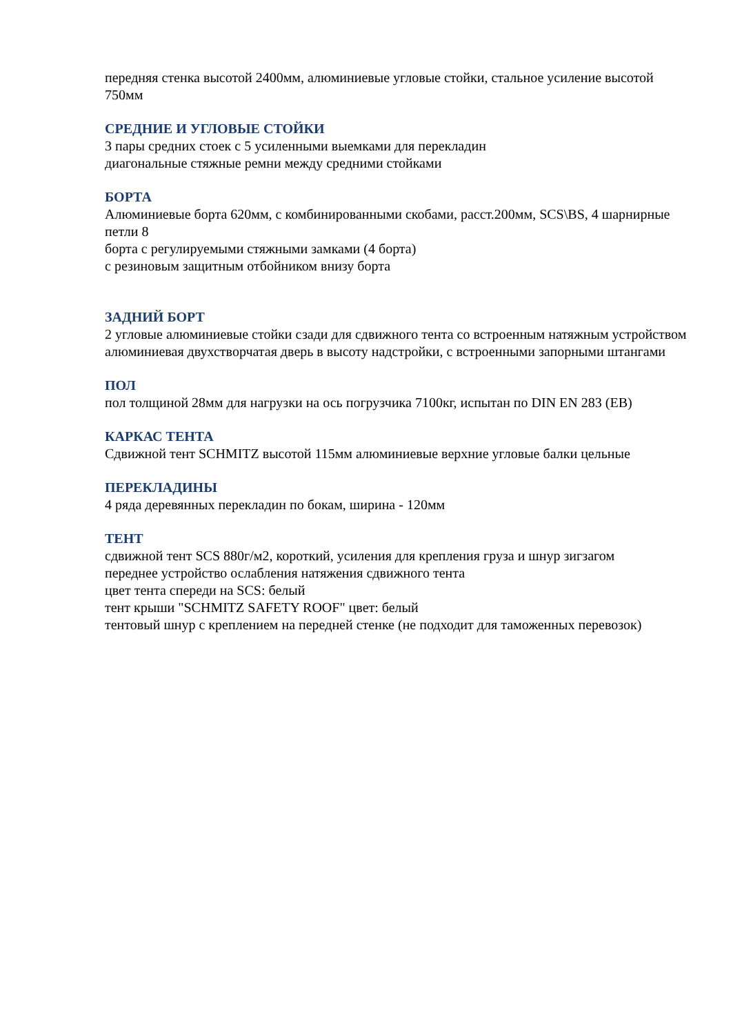передняя стенка высотой 2400мм, алюминиевые угловые стойки, стальное усиление высотой 750мм
СРЕДНИЕ И УГЛОВЫЕ СТОЙКИ
3 пары средних стоек с 5 усиленными выемками для перекладин
диагональные стяжные ремни между средними стойками
БОРТА
Алюминиевые борта 620мм, с комбинированными скобами, расст.200мм, SCS\BS, 4 шарнирные петли 8
борта с регулируемыми стяжными замками (4 борта)
с резиновым защитным отбойником внизу борта
ЗАДНИЙ БОРТ
2 угловые алюминиевые стойки сзади для сдвижного тента со встроенным натяжным устройством
алюминиевая двухстворчатая дверь в высоту надстройки, с встроенными запорными штангами
ПОЛ
пол толщиной 28мм для нагрузки на ось погрузчика 7100кг, испытан по DIN EN 283 (EB)
КАРКАС ТЕНТА
Сдвижной тент SCHMITZ высотой 115мм алюминиевые верхние угловые балки цельные
ПЕРЕКЛАДИНЫ
4 ряда деревянных перекладин по бокам, ширина - 120мм
ТЕНТ
сдвижной тент SCS 880г/м2, короткий, усиления для крепления груза и шнур зигзагом
переднее устройство ослабления натяжения сдвижного тента
цвет тента спереди на SCS: белый
тент крыши "SCHMITZ SAFETY ROOF" цвет: белый
тентовый шнур с креплением на передней стенке (не подходит для таможенных перевозок)